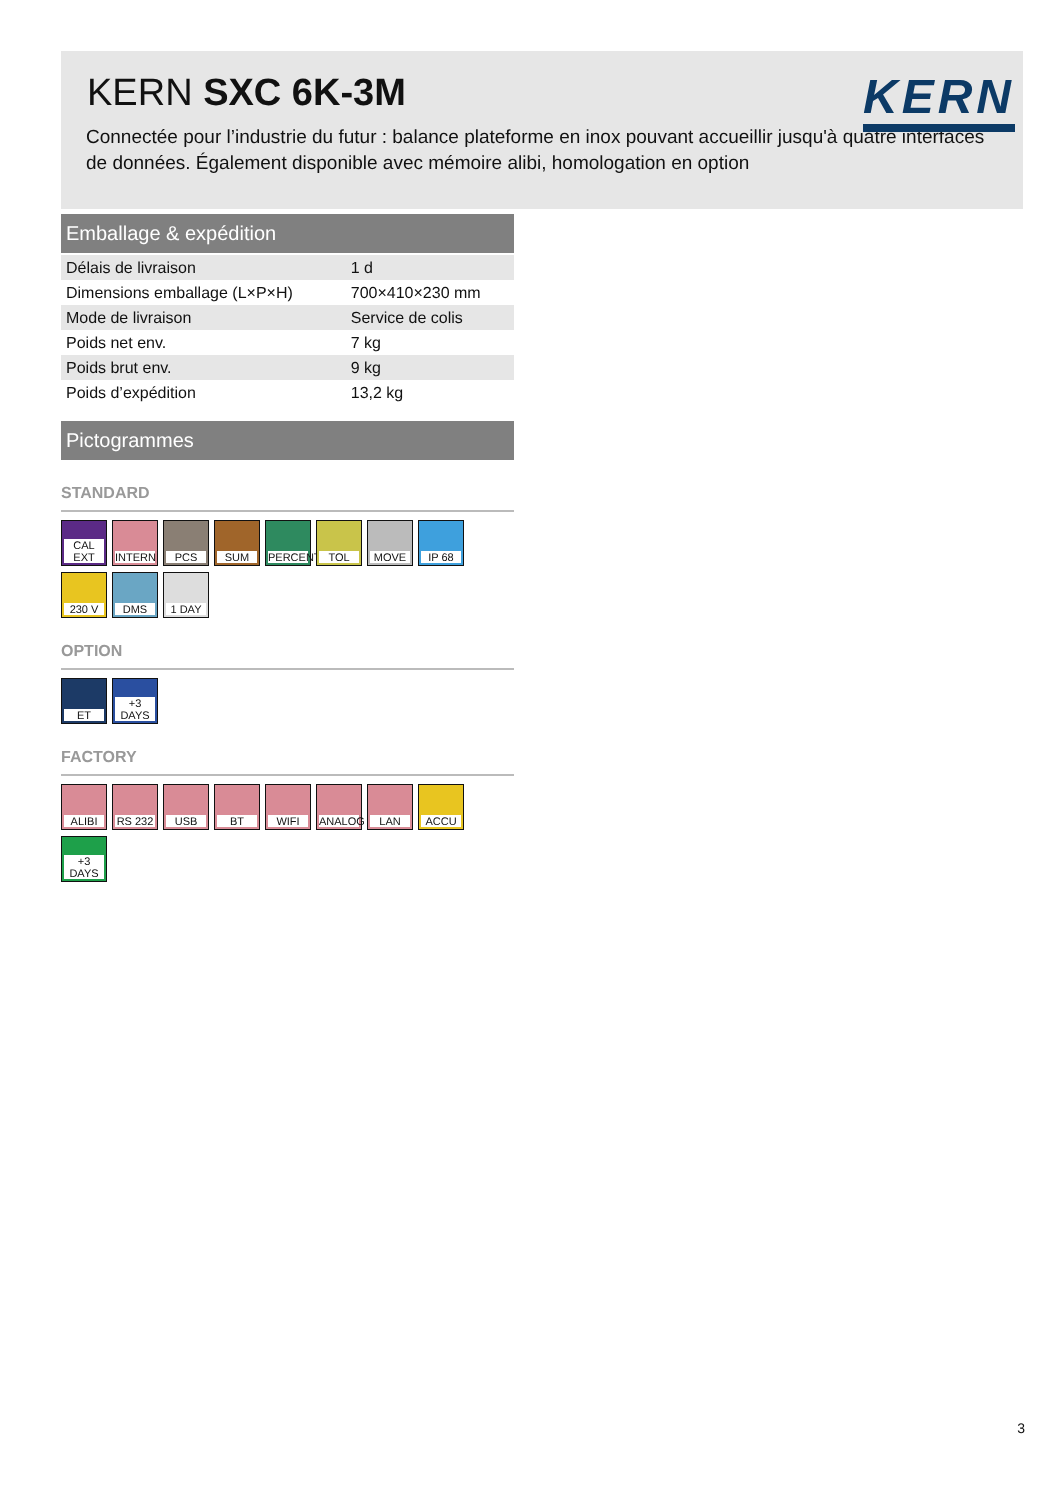KERN SXC 6K-3M
KERN
Connectée pour l’industrie du futur : balance plateforme en inox pouvant accueillir jusqu'à quatre interfaces de données. Également disponible avec mémoire alibi, homologation en option
Emballage & expédition
| Délais de livraison | 1 d |
| Dimensions emballage (L×P×H) | 700×410×230 mm |
| Mode de livraison | Service de colis |
| Poids net env. | 7 kg |
| Poids brut env. | 9 kg |
| Poids d’expédition | 13,2 kg |
Pictogrammes
STANDARD
CAL EXT
INTERN
PCS
SUM
PERCENT
TOL
MOVE
IP 68
230 V
DMS
1 DAY
OPTION
ET
+3 DAYS
FACTORY
ALIBI
RS 232
USB
BT
WIFI
ANALOG
LAN
ACCU
+3 DAYS
3